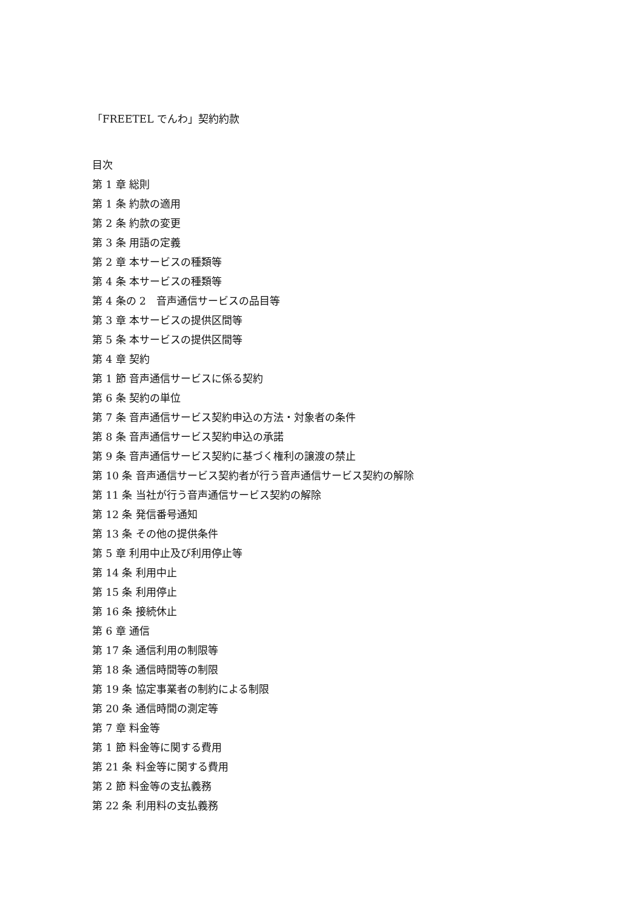「FREETEL でんわ」契約約款
目次
第 1 章 総則
第 1 条 約款の適用
第 2 条 約款の変更
第 3 条 用語の定義
第 2 章 本サービスの種類等
第 4 条 本サービスの種類等
第 4 条の 2　音声通信サービスの品目等
第 3 章 本サービスの提供区間等
第 5 条 本サービスの提供区間等
第 4 章 契約
第 1 節 音声通信サービスに係る契約
第 6 条 契約の単位
第 7 条 音声通信サービス契約申込の方法・対象者の条件
第 8 条 音声通信サービス契約申込の承諾
第 9 条 音声通信サービス契約に基づく権利の譲渡の禁止
第 10 条 音声通信サービス契約者が行う音声通信サービス契約の解除
第 11 条 当社が行う音声通信サービス契約の解除
第 12 条 発信番号通知
第 13 条 その他の提供条件
第 5 章 利用中止及び利用停止等
第 14 条 利用中止
第 15 条 利用停止
第 16 条 接続休止
第 6 章 通信
第 17 条 通信利用の制限等
第 18 条 通信時間等の制限
第 19 条 協定事業者の制約による制限
第 20 条 通信時間の測定等
第 7 章 料金等
第 1 節 料金等に関する費用
第 21 条 料金等に関する費用
第 2 節 料金等の支払義務
第 22 条 利用料の支払義務